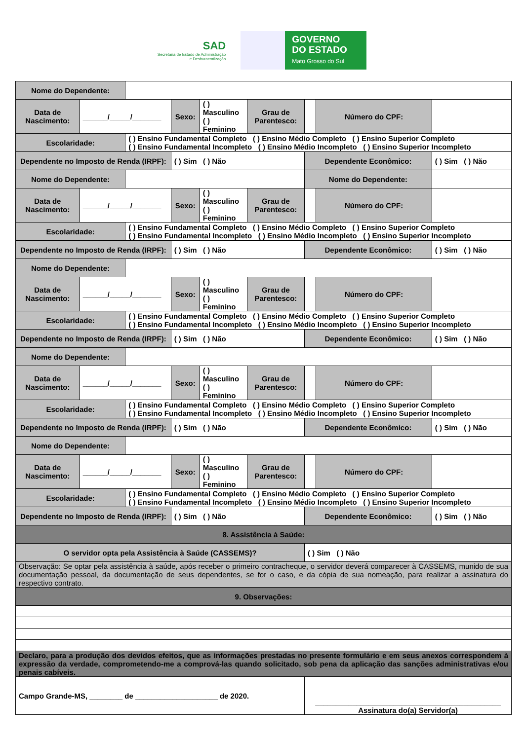SAD
Secretaria de Estado de Administração
e Desburocratização
GOVERNO
DO ESTADO
Mato Grosso do Sul
| Nome do Dependente: | | | | | | | | |
| Data de Nascimento: | ______/_____/_______ | | Sexo: | ( ) Masculino ( ) Feminino | Grau de Parentesco: | | Número do CPF: | |
| Escolaridade: | | ( ) Ensino Fundamental Completo ( ) Ensino Médio Completo ( ) Ensino Superior Completo ( ) Ensino Fundamental Incompleto ( ) Ensino Médio Incompleto ( ) Ensino Superior Incompleto | | | | | | |
| Dependente no Imposto de Renda (IRPF): | | | ( ) Sim ( ) Não | | | Dependente Econômico: | | ( ) Sim ( ) Não |
| Nome do Dependente: | | | | | | Nome do Dependente: | | |
| Data de Nascimento: | ______/_____/_______ | | Sexo: | ( ) Masculino ( ) Feminino | Grau de Parentesco: | | Número do CPF: | |
| Escolaridade: | | ( ) Ensino Fundamental Completo ( ) Ensino Médio Completo ( ) Ensino Superior Completo ( ) Ensino Fundamental Incompleto ( ) Ensino Médio Incompleto ( ) Ensino Superior Incompleto | | | | | | |
| Dependente no Imposto de Renda (IRPF): | | | ( ) Sim ( ) Não | | | Dependente Econômico: | | ( ) Sim ( ) Não |
| Nome do Dependente: | | | | | | | | |
| Data de Nascimento: | ______/_____/_______ | | Sexo: | ( ) Masculino ( ) Feminino | Grau de Parentesco: | | Número do CPF: | |
| Escolaridade: | | ( ) Ensino Fundamental Completo ( ) Ensino Médio Completo ( ) Ensino Superior Completo ( ) Ensino Fundamental Incompleto ( ) Ensino Médio Incompleto ( ) Ensino Superior Incompleto | | | | | | |
| Dependente no Imposto de Renda (IRPF): | | | ( ) Sim ( ) Não | | | Dependente Econômico: | | ( ) Sim ( ) Não |
| Nome do Dependente: | | | | | | | | |
| Data de Nascimento: | ______/_____/_______ | | Sexo: | ( ) Masculino ( ) Feminino | Grau de Parentesco: | | Número do CPF: | |
| Escolaridade: | | ( ) Ensino Fundamental Completo ( ) Ensino Médio Completo ( ) Ensino Superior Completo ( ) Ensino Fundamental Incompleto ( ) Ensino Médio Incompleto ( ) Ensino Superior Incompleto | | | | | | |
| Dependente no Imposto de Renda (IRPF): | | | ( ) Sim ( ) Não | | | Dependente Econômico: | | ( ) Sim ( ) Não |
| Nome do Dependente: | | | | | | | | |
| Data de Nascimento: | ______/_____/_______ | | Sexo: | ( ) Masculino ( ) Feminino | Grau de Parentesco: | | Número do CPF: | |
| Escolaridade: | | ( ) Ensino Fundamental Completo ( ) Ensino Médio Completo ( ) Ensino Superior Completo ( ) Ensino Fundamental Incompleto ( ) Ensino Médio Incompleto ( ) Ensino Superior Incompleto | | | | | | |
| Dependente no Imposto de Renda (IRPF): | | | ( ) Sim ( ) Não | | | Dependente Econômico: | | ( ) Sim ( ) Não |
| 8. Assistência à Saúde: | | | | | | | | |
| O servidor opta pela Assistência à Saúde (CASSEMS)? | | | | | | ( ) Sim ( ) Não | | |
| Observação: Se optar pela assistência à saúde, após receber o primeiro contracheque, o servidor deverá comparecer à CASSEMS, munido de sua documentação pessoal, da documentação de seus dependentes, se for o caso, e da cópia de sua nomeação, para realizar a assinatura do respectivo contrato. | | | | | | | | |
| 9. Observações: | | | | | | | | |
| Declaro, para a produção dos devidos efeitos, que as informações prestadas no presente formulário e em seus anexos correspondem à expressão da verdade, comprometendo-me a comprová-las quando solicitado, sob pena da aplicação das sanções administrativas e/ou penais cabíveis. | | | | | | | | |
| Campo Grande-MS, ________ de ____________________ de 2020. | | | | | | _____________________________________________ Assinatura do(a) Servidor(a) | | |